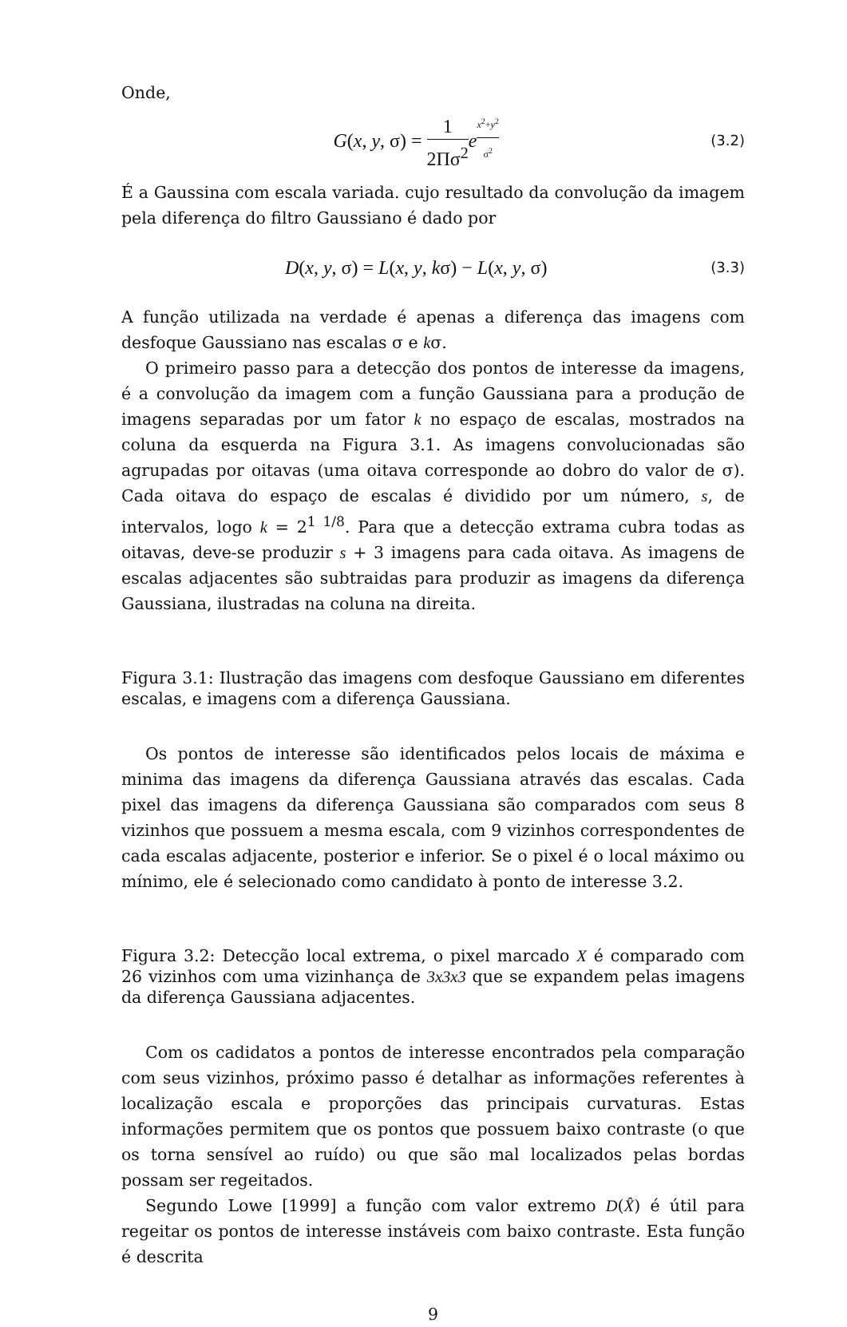Onde,
G(x, y, σ) = 1 2Πσ<sup>2</sup> e<sup>x<sup>2</sup>+y<sup>2</sup> σ<sup>2</sup></sup>
(3.2)
É a Gaussina com escala variada. cujo resultado da convolução da imagem pela diferença do filtro Gaussiano é dado por
D(x, y, σ) = L(x, y, kσ) − L(x, y, σ)
(3.3)
A função utilizada na verdade é apenas a diferença das imagens com desfoque Gaussiano nas escalas σ e kσ.
O primeiro passo para a detecção dos pontos de interesse da imagens, é a convolução da imagem com a função Gaussiana para a produção de imagens separadas por um fator k no espaço de escalas, mostrados na coluna da esquerda na Figura 3.1. As imagens convolucionadas são agrupadas por oitavas (uma oitava corresponde ao dobro do valor de σ). Cada oitava do espaço de escalas é dividido por um número, s, de intervalos, logo k = 2<sup>1 1/8</sup>. Para que a detecção extrama cubra todas as oitavas, deve-se produzir s + 3 imagens para cada oitava. As imagens de escalas adjacentes são subtraidas para produzir as imagens da diferença Gaussiana, ilustradas na coluna na direita.
Figura 3.1: Ilustração das imagens com desfoque Gaussiano em diferentes escalas, e imagens com a diferença Gaussiana.
Os pontos de interesse são identificados pelos locais de máxima e minima das imagens da diferença Gaussiana através das escalas. Cada pixel das imagens da diferença Gaussiana são comparados com seus 8 vizinhos que possuem a mesma escala, com 9 vizinhos correspondentes de cada escalas adjacente, posterior e inferior. Se o pixel é o local máximo ou mínimo, ele é selecionado como candidato à ponto de interesse 3.2.
Figura 3.2: Detecção local extrema, o pixel marcado X é comparado com 26 vizinhos com uma vizinhança de 3x3x3 que se expandem pelas imagens da diferença Gaussiana adjacentes.
Com os cadidatos a pontos de interesse encontrados pela comparação com seus vizinhos, próximo passo é detalhar as informações referentes à localização escala e proporções das principais curvaturas. Estas informações permitem que os pontos que possuem baixo contraste (o que os torna sensível ao ruído) ou que são mal localizados pelas bordas possam ser regeitados.
Segundo Lowe [1999] a função com valor extremo D(X̂) é útil para regeitar os pontos de interesse instáveis com baixo contraste. Esta função é descrita
9